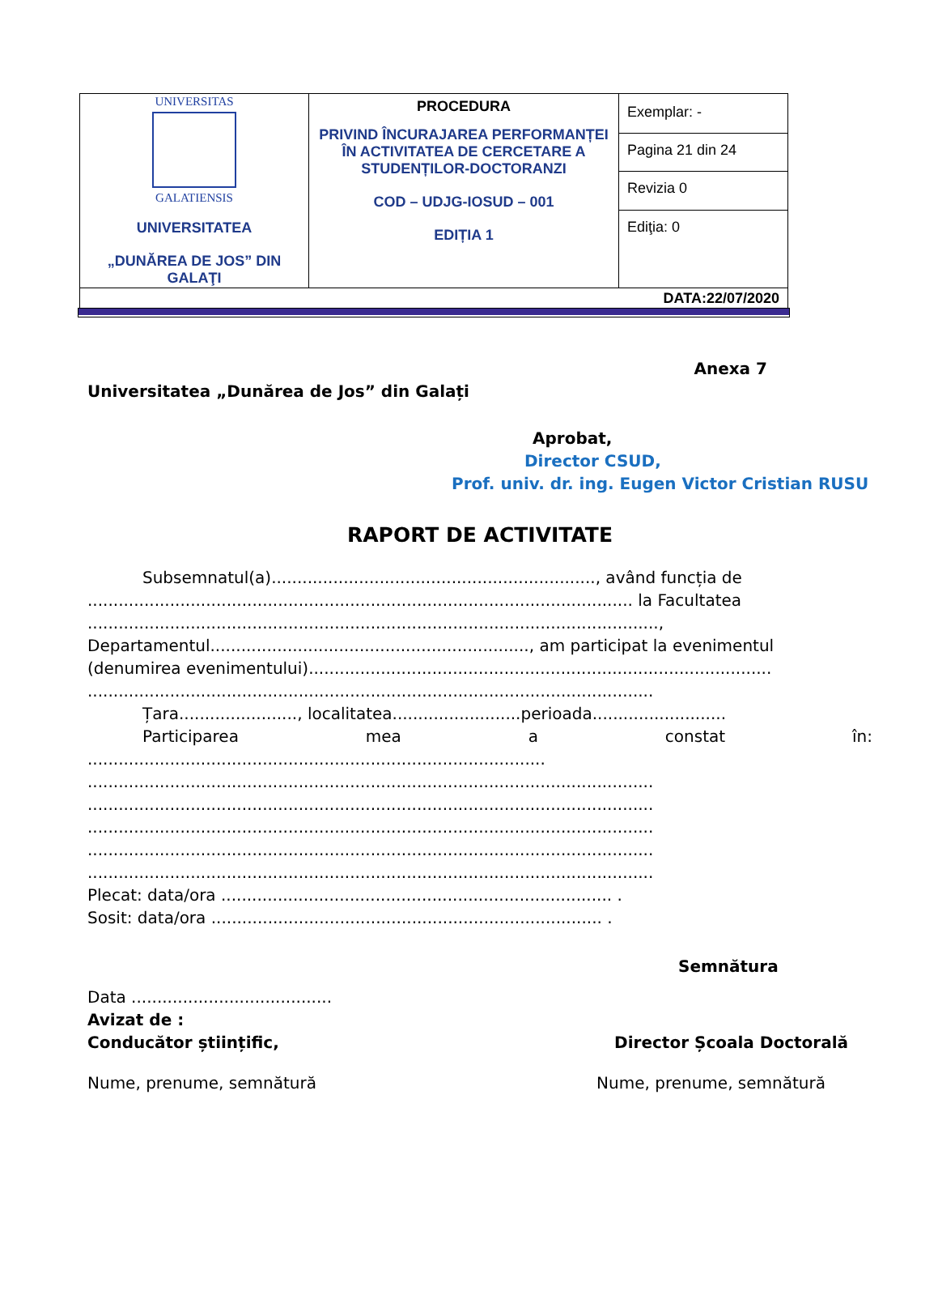| UNIVERSITAS GALATIENSIS UNIVERSITATEA „DUNĂREA DE JOS” DIN GALAŢI | PROCEDURA PRIVIND ÎNCURAJAREA PERFORMANȚEI ÎN ACTIVITATEA DE CERCETARE A STUDENȚILOR-DOCTORANZI COD – UDJG-IOSUD – 001 EDIȚIA 1 | Exemplar: - |
| | | Pagina 21 din 24 |
| | | Revizia 0 |
| | | Ediţia: 0 |
| DATA:22/07/2020 | | |
Anexa 7
Universitatea „Dunărea de Jos” din Galați
Aprobat,
Director CSUD,
Prof. univ. dr. ing. Eugen Victor Cristian RUSU
RAPORT DE ACTIVITATE
Subsemnatul(a)..............................................................., având funcția de
.......................................................................................................... la Facultatea
...............................................................................................................,
Departamentul.............................................................., am participat la evenimentul
(denumirea evenimentului)..........................................................................................
..............................................................................................................
Țara......................., localitatea.........................perioada..........................
Participarea mea a constat în:
.........................................................................................
..............................................................................................................
..............................................................................................................
..............................................................................................................
..............................................................................................................
..............................................................................................................
Plecat: data/ora ............................................................................ .
Sosit: data/ora ............................................................................ .
Semnătura
Data .......................................
Avizat de :
Conducător științific, Director Școala Doctorală
Nume, prenume, semnătură Nume, prenume, semnătură